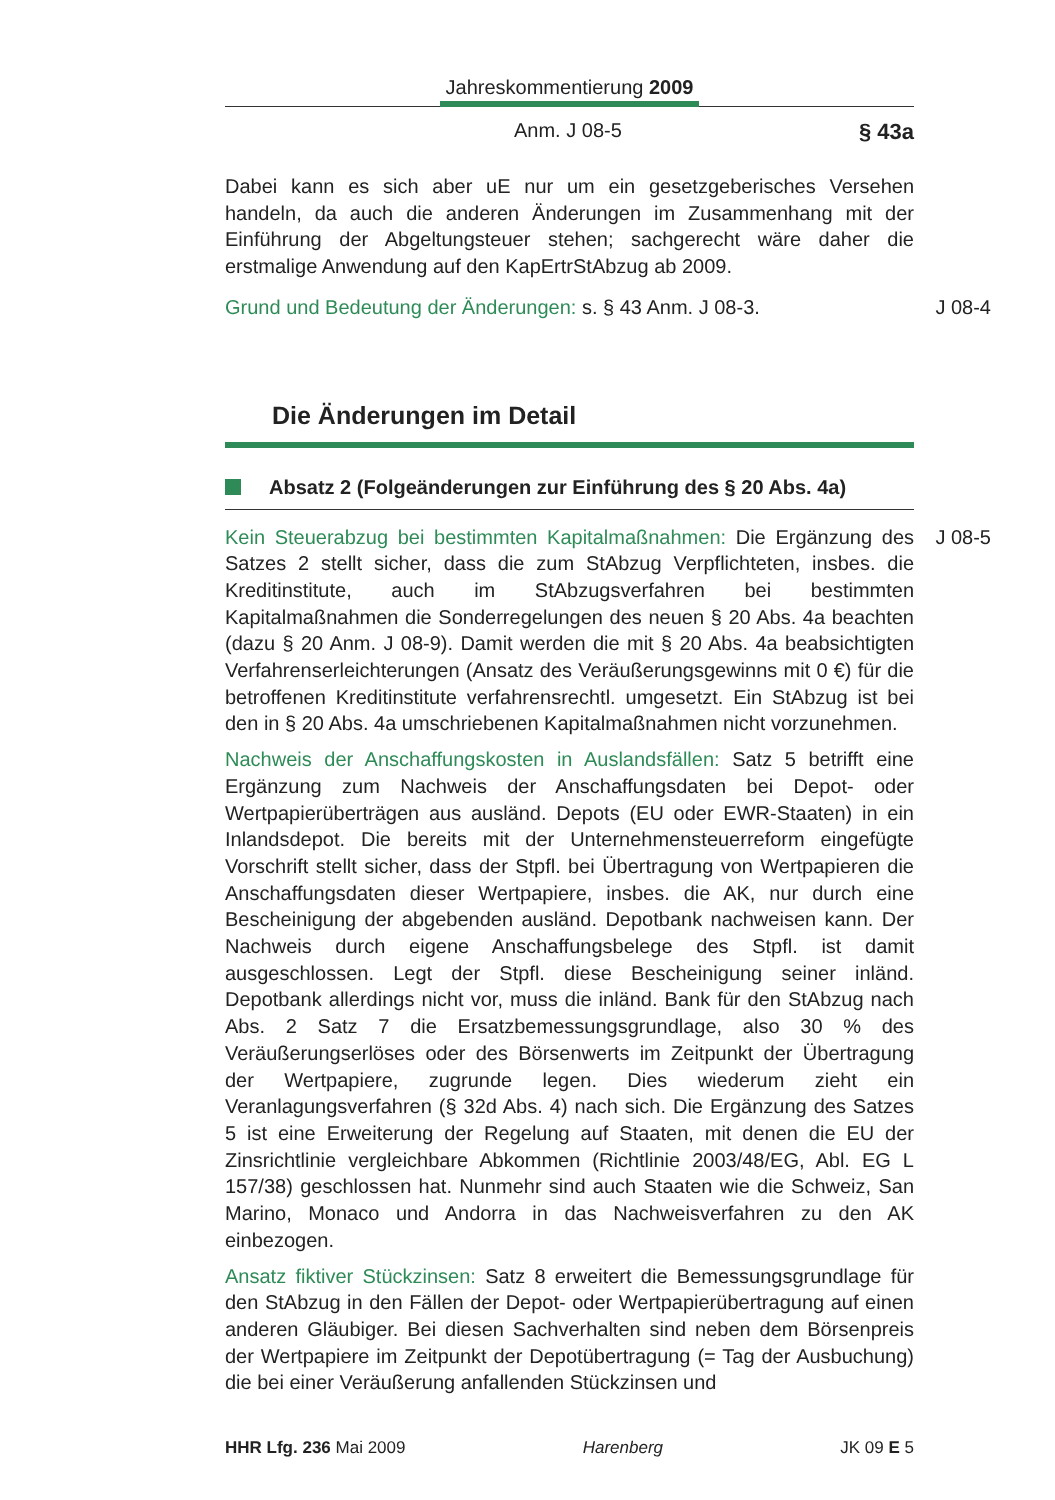Jahreskommentierung 2009
Anm. J 08-5 § 43a
Dabei kann es sich aber uE nur um ein gesetzgeberisches Versehen handeln, da auch die anderen Änderungen im Zusammenhang mit der Einführung der Abgeltungsteuer stehen; sachgerecht wäre daher die erstmalige Anwendung auf den KapErtrStAbzug ab 2009.
J 08-4 Grund und Bedeutung der Änderungen: s. § 43 Anm. J 08-3.
Die Änderungen im Detail
Absatz 2 (Folgeänderungen zur Einführung des § 20 Abs. 4a)
J 08-5 Kein Steuerabzug bei bestimmten Kapitalmaßnahmen: Die Ergänzung des Satzes 2 stellt sicher, dass die zum StAbzug Verpflichteten, insbes. die Kreditinstitute, auch im StAbzugsverfahren bei bestimmten Kapitalmaßnahmen die Sonderregelungen des neuen § 20 Abs. 4a beachten (dazu § 20 Anm. J 08-9). Damit werden die mit § 20 Abs. 4a beabsichtigten Verfahrenserleichterungen (Ansatz des Veräußerungsgewinns mit 0 €) für die betroffenen Kreditinstitute verfahrensrechtl. umgesetzt. Ein StAbzug ist bei den in § 20 Abs. 4a umschriebenen Kapitalmaßnahmen nicht vorzunehmen.
Nachweis der Anschaffungskosten in Auslandsfällen: Satz 5 betrifft eine Ergänzung zum Nachweis der Anschaffungsdaten bei Depot- oder Wertpapierüberträgen aus ausländ. Depots (EU oder EWR-Staaten) in ein Inlandsdepot. Die bereits mit der Unternehmensteuerreform eingefügte Vorschrift stellt sicher, dass der Stpfl. bei Übertragung von Wertpapieren die Anschaffungsdaten dieser Wertpapiere, insbes. die AK, nur durch eine Bescheinigung der abgebenden ausländ. Depotbank nachweisen kann. Der Nachweis durch eigene Anschaffungsbelege des Stpfl. ist damit ausgeschlossen. Legt der Stpfl. diese Bescheinigung seiner inländ. Depotbank allerdings nicht vor, muss die inländ. Bank für den StAbzug nach Abs. 2 Satz 7 die Ersatzbemessungsgrundlage, also 30 % des Veräußerungserlöses oder des Börsenwerts im Zeitpunkt der Übertragung der Wertpapiere, zugrunde legen. Dies wiederum zieht ein Veranlagungsverfahren (§ 32d Abs. 4) nach sich. Die Ergänzung des Satzes 5 ist eine Erweiterung der Regelung auf Staaten, mit denen die EU der Zinsrichtlinie vergleichbare Abkommen (Richtlinie 2003/48/EG, Abl. EG L 157/38) geschlossen hat. Nunmehr sind auch Staaten wie die Schweiz, San Marino, Monaco und Andorra in das Nachweisverfahren zu den AK einbezogen.
Ansatz fiktiver Stückzinsen: Satz 8 erweitert die Bemessungsgrundlage für den StAbzug in den Fällen der Depot- oder Wertpapierübertragung auf einen anderen Gläubiger. Bei diesen Sachverhalten sind neben dem Börsenpreis der Wertpapiere im Zeitpunkt der Depotübertragung (= Tag der Ausbuchung) die bei einer Veräußerung anfallenden Stückzinsen und
HHR Lfg. 236 Mai 2009 Harenberg JK 09 E 5